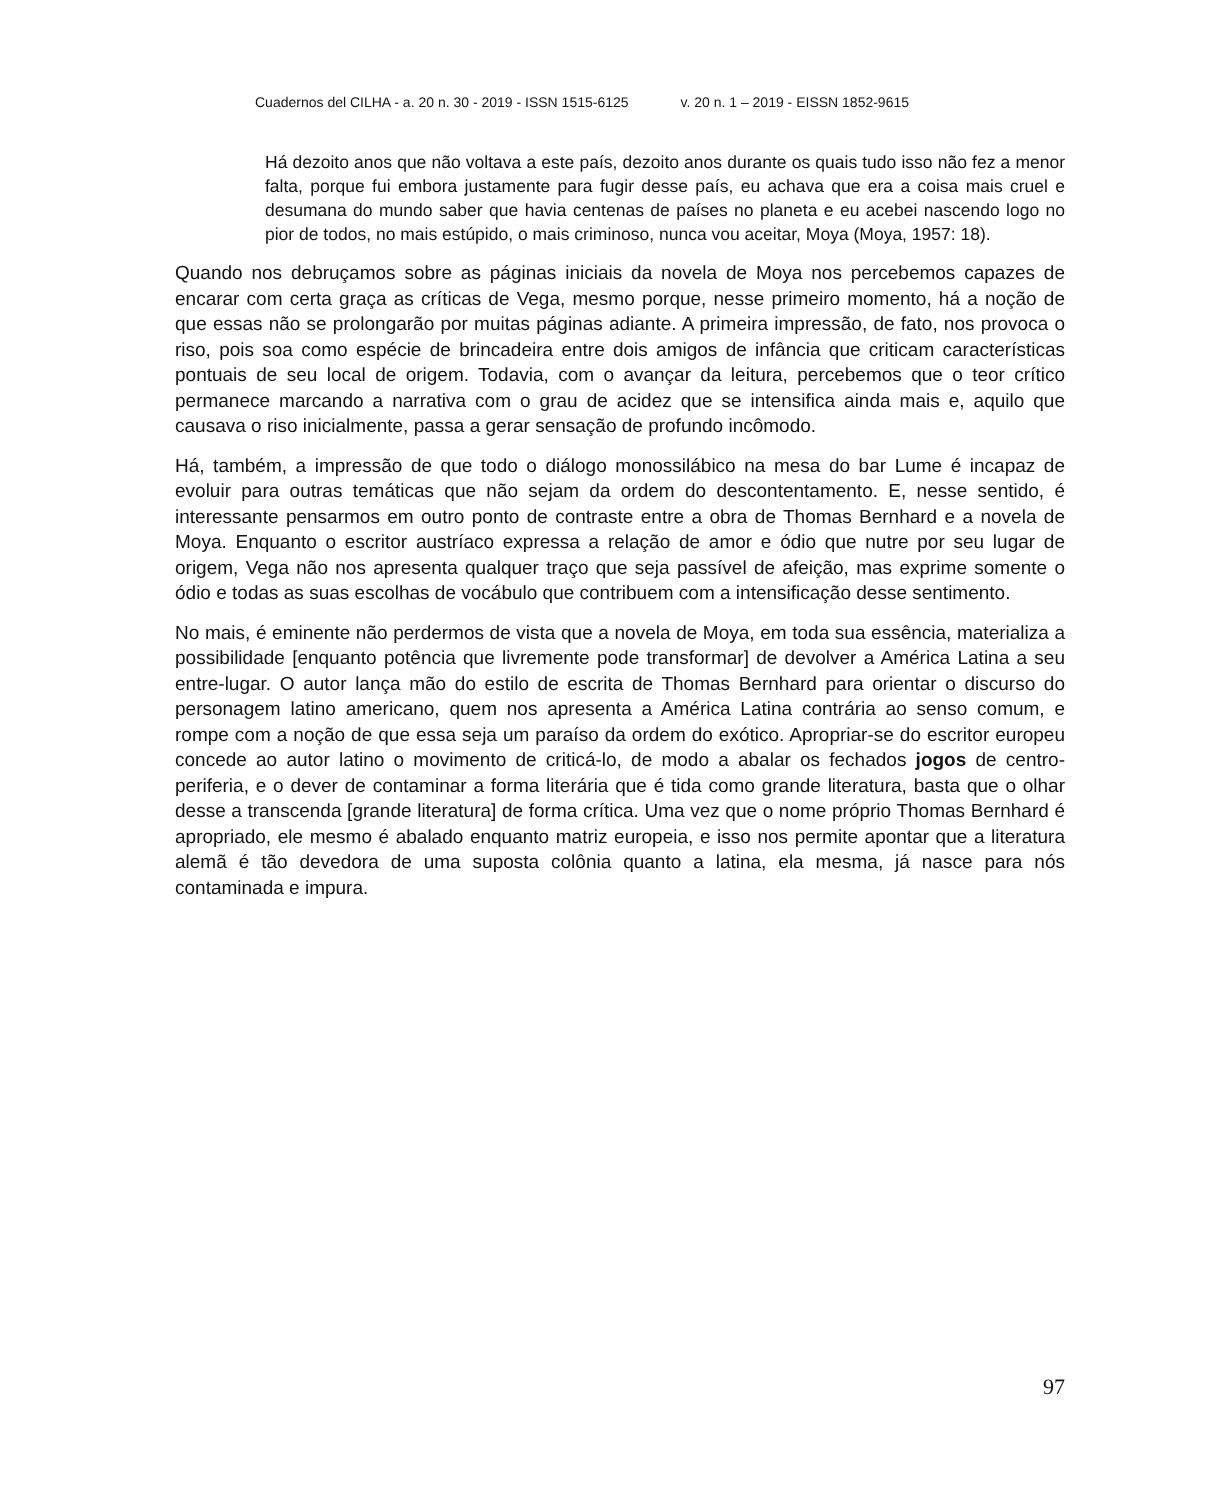Cuadernos del CILHA - a. 20 n. 30 - 2019 - ISSN 1515-6125 v. 20 n. 1 – 2019 - EISSN 1852-9615
Há dezoito anos que não voltava a este país, dezoito anos durante os quais tudo isso não fez a menor falta, porque fui embora justamente para fugir desse país, eu achava que era a coisa mais cruel e desumana do mundo saber que havia centenas de países no planeta e eu acebei nascendo logo no pior de todos, no mais estúpido, o mais criminoso, nunca vou aceitar, Moya (Moya, 1957: 18).
Quando nos debruçamos sobre as páginas iniciais da novela de Moya nos percebemos capazes de encarar com certa graça as críticas de Vega, mesmo porque, nesse primeiro momento, há a noção de que essas não se prolongarão por muitas páginas adiante. A primeira impressão, de fato, nos provoca o riso, pois soa como espécie de brincadeira entre dois amigos de infância que criticam características pontuais de seu local de origem. Todavia, com o avançar da leitura, percebemos que o teor crítico permanece marcando a narrativa com o grau de acidez que se intensifica ainda mais e, aquilo que causava o riso inicialmente, passa a gerar sensação de profundo incômodo.
Há, também, a impressão de que todo o diálogo monossilábico na mesa do bar Lume é incapaz de evoluir para outras temáticas que não sejam da ordem do descontentamento. E, nesse sentido, é interessante pensarmos em outro ponto de contraste entre a obra de Thomas Bernhard e a novela de Moya. Enquanto o escritor austríaco expressa a relação de amor e ódio que nutre por seu lugar de origem, Vega não nos apresenta qualquer traço que seja passível de afeição, mas exprime somente o ódio e todas as suas escolhas de vocábulo que contribuem com a intensificação desse sentimento.
No mais, é eminente não perdermos de vista que a novela de Moya, em toda sua essência, materializa a possibilidade [enquanto potência que livremente pode transformar] de devolver a América Latina a seu entre-lugar. O autor lança mão do estilo de escrita de Thomas Bernhard para orientar o discurso do personagem latino americano, quem nos apresenta a América Latina contrária ao senso comum, e rompe com a noção de que essa seja um paraíso da ordem do exótico. Apropriar-se do escritor europeu concede ao autor latino o movimento de criticá-lo, de modo a abalar os fechados jogos de centro-periferia, e o dever de contaminar a forma literária que é tida como grande literatura, basta que o olhar desse a transcenda [grande literatura] de forma crítica. Uma vez que o nome próprio Thomas Bernhard é apropriado, ele mesmo é abalado enquanto matriz europeia, e isso nos permite apontar que a literatura alemã é tão devedora de uma suposta colônia quanto a latina, ela mesma, já nasce para nós contaminada e impura.
97